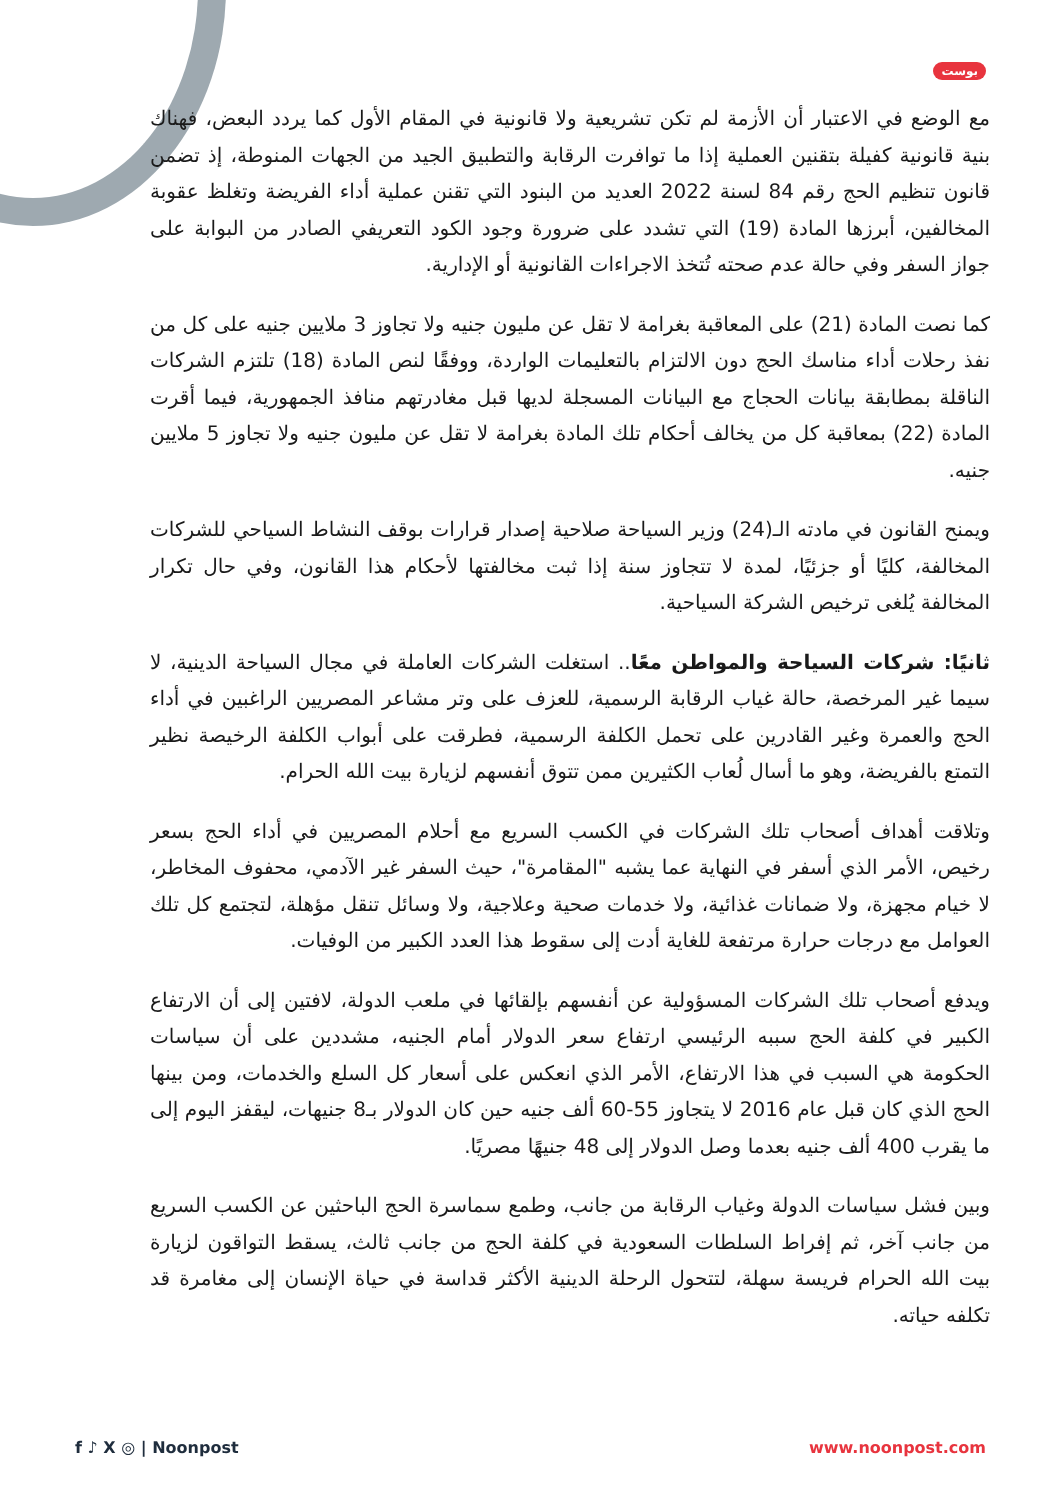بوست
مع الوضع في الاعتبار أن الأزمة لم تكن تشريعية ولا قانونية في المقام الأول كما يردد البعض، فهناك بنية قانونية كفيلة بتقنين العملية إذا ما توافرت الرقابة والتطبيق الجيد من الجهات المنوطة، إذ تضمن قانون تنظيم الحج رقم 84 لسنة 2022 العديد من البنود التي تقنن عملية أداء الفريضة وتغلظ عقوبة المخالفين، أبرزها المادة (19) التي تشدد على ضرورة وجود الكود التعريفي الصادر من البوابة على جواز السفر وفي حالة عدم صحته تُتخذ الاجراءات القانونية أو الإدارية.
كما نصت المادة (21) على المعاقبة بغرامة لا تقل عن مليون جنيه ولا تجاوز 3 ملايين جنيه على كل من نفذ رحلات أداء مناسك الحج دون الالتزام بالتعليمات الواردة، ووفقًا لنص المادة (18) تلتزم الشركات الناقلة بمطابقة بيانات الحجاج مع البيانات المسجلة لديها قبل مغادرتهم منافذ الجمهورية، فيما أقرت المادة (22) بمعاقبة كل من يخالف أحكام تلك المادة بغرامة لا تقل عن مليون جنيه ولا تجاوز 5 ملايين جنيه.
ويمنح القانون في مادته الـ(24) وزير السياحة صلاحية إصدار قرارات بوقف النشاط السياحي للشركات المخالفة، كليًا أو جزئيًا، لمدة لا تتجاوز سنة إذا ثبت مخالفتها لأحكام هذا القانون، وفي حال تكرار المخالفة يُلغى ترخيص الشركة السياحية.
ثانيًا: شركات السياحة والمواطن معًا.. استغلت الشركات العاملة في مجال السياحة الدينية، لا سيما غير المرخصة، حالة غياب الرقابة الرسمية، للعزف على وتر مشاعر المصريين الراغبين في أداء الحج والعمرة وغير القادرين على تحمل الكلفة الرسمية، فطرقت على أبواب الكلفة الرخيصة نظير التمتع بالفريضة، وهو ما أسال لُعاب الكثيرين ممن تتوق أنفسهم لزيارة بيت الله الحرام.
وتلاقت أهداف أصحاب تلك الشركات في الكسب السريع مع أحلام المصريين في أداء الحج بسعر رخيص، الأمر الذي أسفر في النهاية عما يشبه "المقامرة"، حيث السفر غير الآدمي، محفوف المخاطر، لا خيام مجهزة، ولا ضمانات غذائية، ولا خدمات صحية وعلاجية، ولا وسائل تنقل مؤهلة، لتجتمع كل تلك العوامل مع درجات حرارة مرتفعة للغاية أدت إلى سقوط هذا العدد الكبير من الوفيات.
ويدفع أصحاب تلك الشركات المسؤولية عن أنفسهم بإلقائها في ملعب الدولة، لافتين إلى أن الارتفاع الكبير في كلفة الحج سببه الرئيسي ارتفاع سعر الدولار أمام الجنيه، مشددين على أن سياسات الحكومة هي السبب في هذا الارتفاع، الأمر الذي انعكس على أسعار كل السلع والخدمات، ومن بينها الحج الذي كان قبل عام 2016 لا يتجاوز 55-60 ألف جنيه حين كان الدولار بـ8 جنيهات، ليقفز اليوم إلى ما يقرب 400 ألف جنيه بعدما وصل الدولار إلى 48 جنيهًا مصريًا.
وبين فشل سياسات الدولة وغياب الرقابة من جانب، وطمع سماسرة الحج الباحثين عن الكسب السريع من جانب آخر، ثم إفراط السلطات السعودية في كلفة الحج من جانب ثالث، يسقط التواقون لزيارة بيت الله الحرام فريسة سهلة، لتتحول الرحلة الدينية الأكثر قداسة في حياة الإنسان إلى مغامرة قد تكلفه حياته.
f ♪ X ◎ | Noonpost www.noonpost.com